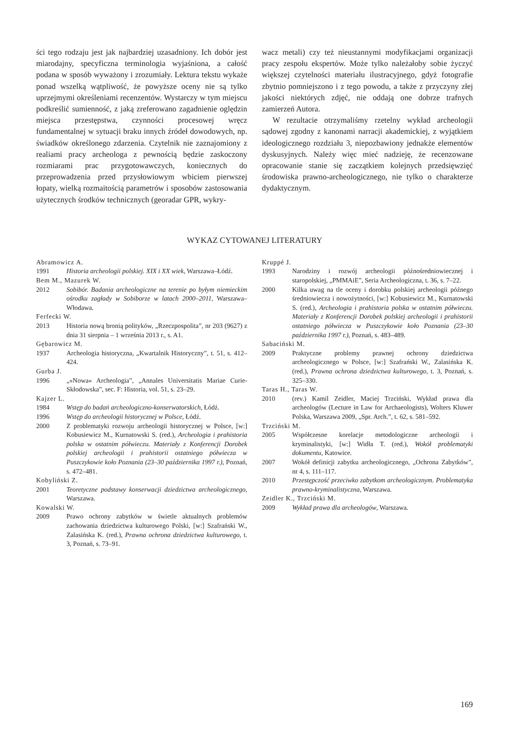ści tego rodzaju jest jak najbardziej uzasadniony. Ich dobór jest miarodajny, specyficzna terminologia wyjaśniona, a całość podana w sposób wyważony i zrozumiały. Lektura tekstu wykaże ponad wszelką wątpliwość, że powyższe oceny nie są tylko uprzejmymi określeniami recenzentów. Wystarczy w tym miejscu podkreślić sumienność, z jaką zreferowano zagadnienie oględzin miejsca przestępstwa, czynności procesowej wręcz fundamentalnej w sytuacji braku innych źródeł dowodowych, np. świadków określonego zdarzenia. Czytelnik nie zaznajomiony z realiami pracy archeologa z pewnością będzie zaskoczony rozmiarami prac przygotowawczych, koniecznych do przeprowadzenia przed przysłowiowym wbiciem pierwszej łopaty, wielką rozmaitością parametrów i sposobów zastosowania użytecznych środków technicznych (georadar GPR, wykry-
wacz metali) czy też nieustannymi modyfikacjami organizacji pracy zespołu ekspertów. Może tylko należałoby sobie życzyć większej czytelności materiału ilustracyjnego, gdyż fotografie zbytnio pomniejszono i z tego powodu, a także z przyczyny złej jakości niektórych zdjęć, nie oddają one dobrze trafnych zamierzeń Autora.
W rezultacie otrzymaliśmy rzetelny wykład archeologii sądowej zgodny z kanonami narracji akademickiej, z wyjątkiem ideologicznego rozdziału 3, niepozbawiony jednakże elementów dyskusyjnych. Należy więc mieć nadzieję, że recenzowane opracowanie stanie się zaczątkiem kolejnych przedsięwzięć środowiska prawno-archeologicznego, nie tylko o charakterze dydaktycznym.
WYKAZ CYTOWANEJ LITERATURY
Abramowicz A.
1991 Historia archeologii polskiej. XIX i XX wiek, Warszawa–Łódź.
Bem M., Mazurek W.
2012 Sobibór. Badania archeologiczne na terenie po byłym niemieckim ośrodku zagłady w Sobiborze w latach 2000–2011, Warszawa–Włodawa.
Ferfecki W.
2013 Historia nową bronią polityków, „Rzeczpospolita”, nr 203 (9627) z dnia 31 sierpnia – 1 września 2013 r., s. A1.
Gębarowicz M.
1937 Archeologia historyczna, „Kwartalnik Historyczny”, t. 51, s. 412–424.
Gurba J.
1996 „»Nowa« Archeologia”, „Annales Universitatis Mariae Curie-Skłodowska”, sec. F: Historia, vol. 51, s. 23–29.
Kajzer L.
1984 Wstęp do badań archeologiczno-konserwatorskich, Łódź.
1996 Wstęp do archeologii historycznej w Polsce, Łódź.
2000 Z problematyki rozwoju archeologii historycznej w Polsce, [w:] Kobusiewicz M., Kurnatowski S. (red.), Archeologia i prahistoria polska w ostatnim półwieczu. Materiały z Konferencji Dorobek polskiej archeologii i prahistorii ostatniego półwiecza w Puszczykowie koło Poznania (23–30 października 1997 r.), Poznań, s. 472–481.
Kobyliński Z.
2001 Teoretyczne podstawy konserwacji dziedzictwa archeologicznego, Warszawa.
Kowalski W.
2009 Prawo ochrony zabytków w świetle aktualnych problemów zachowania dziedzictwa kulturowego Polski, [w:] Szafrański W., Zalasińska K. (red.), Prawna ochrona dziedzictwa kulturowego, t. 3, Poznań, s. 73–91.
Kruppé J.
1993 Narodziny i rozwój archeologii późnośredniowiecznej i staropolskiej, „PMMAiE”, Seria Archeologiczna, t. 36, s. 7–22.
2000 Kilka uwag na tle oceny i dorobku polskiej archeologii późnego średniowiecza i nowożytności, [w:] Kobusiewicz M., Kurnatowski S. (red.), Archeologia i prahistoria polska w ostatnim półwieczu. Materiały z Konferencji Dorobek polskiej archeologii i prahistorii ostatniego półwiecza w Puszczykowie koło Poznania (23–30 października 1997 r.), Poznań, s. 483–489.
Sabaciński M.
2009 Praktyczne problemy prawnej ochrony dziedzictwa archeologicznego w Polsce, [w:] Szafrański W., Zalasińska K. (red.), Prawna ochrona dziedzictwa kulturowego, t. 3, Poznań, s. 325–330.
Taras H., Taras W.
2010 (rev.) Kamil Zeidler, Maciej Trzciński, Wykład prawa dla archeologów (Lecture in Law for Archaeologists), Wolters Kluwer Polska, Warszawa 2009, „Spr. Arch.”, t. 62, s. 581–592.
Trzciński M.
2005 Współczesne korelacje metodologiczne archeologii i kryminalistyki, [w:] Widła T. (red.), Wokół problematyki dokumentu, Katowice.
2007 Wokół definicji zabytku archeologicznego, „Ochrona Zabytków”, nr 4, s. 111–117.
2010 Przestępczość przeciwko zabytkom archeologicznym. Problematyka prawno-kryminalistyczna, Warszawa.
Zeidler K., Trzciński M.
2009 Wykład prawa dla archeologów, Warszawa.
169